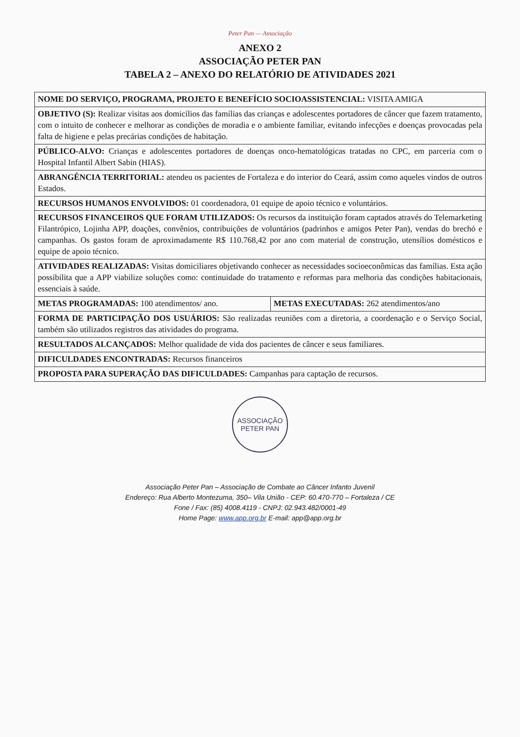Peter Pan — Associação
ANEXO 2
ASSOCIAÇÃO PETER PAN
TABELA 2 – ANEXO DO RELATÓRIO DE ATIVIDADES 2021
| NOME DO SERVIÇO, PROGRAMA, PROJETO E BENEFÍCIO SOCIOASSISTENCIAL: VISITA AMIGA | |
| OBJETIVO (S): Realizar visitas aos domicílios das famílias das crianças e adolescentes portadores de câncer que fazem tratamento, com o intuito de conhecer e melhorar as condições de moradia e o ambiente familiar, evitando infecções e doenças provocadas pela falta de higiene e pelas precárias condições de habitação. | |
| PÚBLICO-ALVO: Crianças e adolescentes portadores de doenças onco-hematológicas tratadas no CPC, em parceria com o Hospital Infantil Albert Sabin (HIAS). | |
| ABRANGÊNCIA TERRITORIAL: atendeu os pacientes de Fortaleza e do interior do Ceará, assim como aqueles vindos de outros Estados. | |
| RECURSOS HUMANOS ENVOLVIDOS: 01 coordenadora, 01 equipe de apoio técnico e voluntários. | |
| RECURSOS FINANCEIROS QUE FORAM UTILIZADOS: Os recursos da instituição foram captados através do Telemarketing Filantrópico, Lojinha APP, doações, convênios, contribuições de voluntários (padrinhos e amigos Peter Pan), vendas do brechó e campanhas. Os gastos foram de aproximadamente R$ 110.768,42 por ano com material de construção, utensílios domésticos e equipe de apoio técnico. | |
| ATIVIDADES REALIZADAS: Visitas domiciliares objetivando conhecer as necessidades socioeconômicas das famílias. Esta ação possibilita que a APP viabilize soluções como: continuidade do tratamento e reformas para melhoria das condições habitacionais, essenciais à saúde. | |
| METAS PROGRAMADAS: 100 atendimentos/ ano. | METAS EXECUTADAS: 262 atendimentos/ano |
| FORMA DE PARTICIPAÇÃO DOS USUÁRIOS: São realizadas reuniões com a diretoria, a coordenação e o Serviço Social, também são utilizados registros das atividades do programa. | |
| RESULTADOS ALCANÇADOS: Melhor qualidade de vida dos pacientes de câncer e seus familiares. | |
| DIFICULDADES ENCONTRADAS: Recursos financeiros | |
| PROPOSTA PARA SUPERAÇÃO DAS DIFICULDADES: Campanhas para captação de recursos. | |
ASSOCIAÇÃO PETER PAN
Associação Peter Pan – Associação de Combate ao Câncer Infanto Juvenil
Endereço: Rua Alberto Montezuma, 350– Vila União - CEP: 60.470-770 – Fortaleza / CE
Fone / Fax: (85) 4008.4119 - CNPJ: 02.943.482/0001-49
Home Page: www.app.org.br E-mail: app@app.org.br